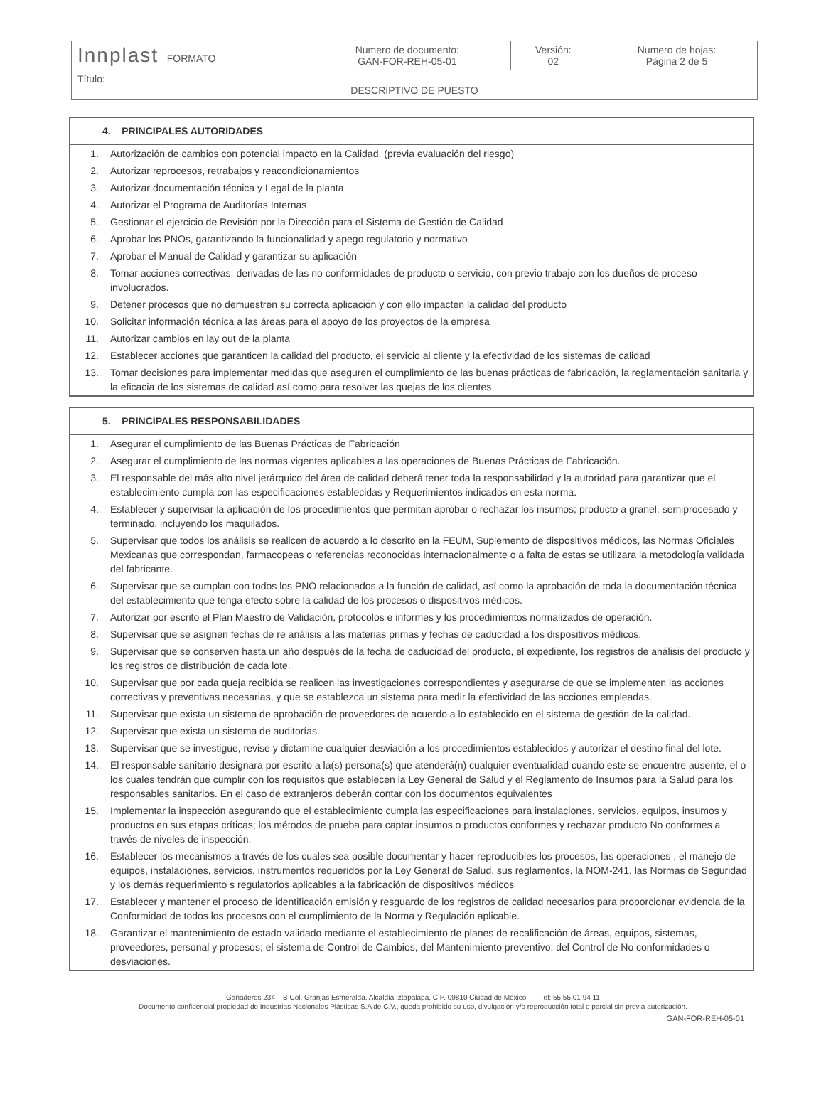| Innplast FORMATO | Numero de documento: GAN-FOR-REH-05-01 | Versión: 02 | Numero de hojas: Página 2 de 5 |
| Título: DESCRIPTIVO DE PUESTO | | | |
4. PRINCIPALES AUTORIDADES
| 1. | Autorización de cambios con potencial impacto en la Calidad. (previa evaluación del riesgo) |
| 2. | Autorizar reprocesos, retrabajos y reacondicionamientos |
| 3. | Autorizar documentación técnica y Legal de la planta |
| 4. | Autorizar el Programa de Auditorías Internas |
| 5. | Gestionar el ejercicio de Revisión por la Dirección para el Sistema de Gestión de Calidad |
| 6. | Aprobar los PNOs, garantizando la funcionalidad y apego regulatorio y normativo |
| 7. | Aprobar el Manual de Calidad y garantizar su aplicación |
| 8. | Tomar acciones correctivas, derivadas de las no conformidades de producto o servicio, con previo trabajo con los dueños de proceso involucrados. |
| 9. | Detener procesos que no demuestren su correcta aplicación y con ello impacten la calidad del producto |
| 10. | Solicitar información técnica a las áreas para el apoyo de los proyectos de la empresa |
| 11. | Autorizar cambios en lay out de la planta |
| 12. | Establecer acciones que garanticen la calidad del producto, el servicio al cliente y la efectividad de los sistemas de calidad |
| 13. | Tomar decisiones para implementar medidas que aseguren el cumplimiento de las buenas prácticas de fabricación, la reglamentación sanitaria y la eficacia de los sistemas de calidad así como para resolver las quejas de los clientes |
5. PRINCIPALES RESPONSABILIDADES
| 1. | Asegurar el cumplimiento de las Buenas Prácticas de Fabricación |
| 2. | Asegurar el cumplimiento de las normas vigentes aplicables a las operaciones de Buenas Prácticas de Fabricación. |
| 3. | El responsable del más alto nivel jerárquico del área de calidad deberá tener toda la responsabilidad y la autoridad para garantizar que el establecimiento cumpla con las especificaciones establecidas y Requerimientos indicados en esta norma. |
| 4. | Establecer y supervisar la aplicación de los procedimientos que permitan aprobar o rechazar los insumos; producto a granel, semiprocesado y terminado, incluyendo los maquilados. |
| 5. | Supervisar que todos los análisis se realicen de acuerdo a lo descrito en la FEUM, Suplemento de dispositivos médicos, las Normas Oficiales Mexicanas que correspondan, farmacopeas o referencias reconocidas internacionalmente o a falta de estas se utilizara la metodología validada del fabricante. |
| 6. | Supervisar que se cumplan con todos los PNO relacionados a la función de calidad, así como la aprobación de toda la documentación técnica del establecimiento que tenga efecto sobre la calidad de los procesos o dispositivos médicos. |
| 7. | Autorizar por escrito el Plan Maestro de Validación, protocolos e informes y los procedimientos normalizados de operación. |
| 8. | Supervisar que se asignen fechas de re análisis a las materias primas y fechas de caducidad a los dispositivos médicos. |
| 9. | Supervisar que se conserven hasta un año después de la fecha de caducidad del producto, el expediente, los registros de análisis del producto y los registros de distribución de cada lote. |
| 10. | Supervisar que por cada queja recibida se realicen las investigaciones correspondientes y asegurarse de que se implementen las acciones correctivas y preventivas necesarias, y que se establezca un sistema para medir la efectividad de las acciones empleadas. |
| 11. | Supervisar que exista un sistema de aprobación de proveedores de acuerdo a lo establecido en el sistema de gestión de la calidad. |
| 12. | Supervisar que exista un sistema de auditorías. |
| 13. | Supervisar que se investigue, revise y dictamine cualquier desviación a los procedimientos establecidos y autorizar el destino final del lote. |
| 14. | El responsable sanitario designara por escrito a la(s) persona(s) que atenderá(n) cualquier eventualidad cuando este se encuentre ausente, el o los cuales tendrán que cumplir con los requisitos que establecen la Ley General de Salud y el Reglamento de Insumos para la Salud para los responsables sanitarios. En el caso de extranjeros deberán contar con los documentos equivalentes |
| 15. | Implementar la inspección asegurando que el establecimiento cumpla las especificaciones para instalaciones, servicios, equipos, insumos y productos en sus etapas críticas; los métodos de prueba para captar insumos o productos conformes y rechazar producto No conformes a través de niveles de inspección. |
| 16. | Establecer los mecanismos a través de los cuales sea posible documentar y hacer reproducibles los procesos, las operaciones , el manejo de equipos, instalaciones, servicios, instrumentos requeridos por la Ley General de Salud, sus reglamentos, la NOM-241, las Normas de Seguridad y los demás requerimiento s regulatorios aplicables a la fabricación de dispositivos médicos |
| 17. | Establecer y mantener el proceso de identificación emisión y resguardo de los registros de calidad necesarios para proporcionar evidencia de la Conformidad de todos los procesos con el cumplimiento de la Norma y Regulación aplicable. |
| 18. | Garantizar el mantenimiento de estado validado mediante el establecimiento de planes de recalificación de áreas, equipos, sistemas, proveedores, personal y procesos; el sistema de Control de Cambios, del Mantenimiento preventivo, del Control de No conformidades o desviaciones. |
Ganaderos 234 – B Col. Granjas Esmeralda, Alcaldía Iztapalapa, C.P. 09810 Ciudad de México Tel: 55 55 01 94 11
Documento confidencial propiedad de Industrias Nacionales Plásticas S.A de C.V., queda prohibido su uso, divulgación y/o reproducción total o parcial sin previa autorización.
GAN-FOR-REH-05-01